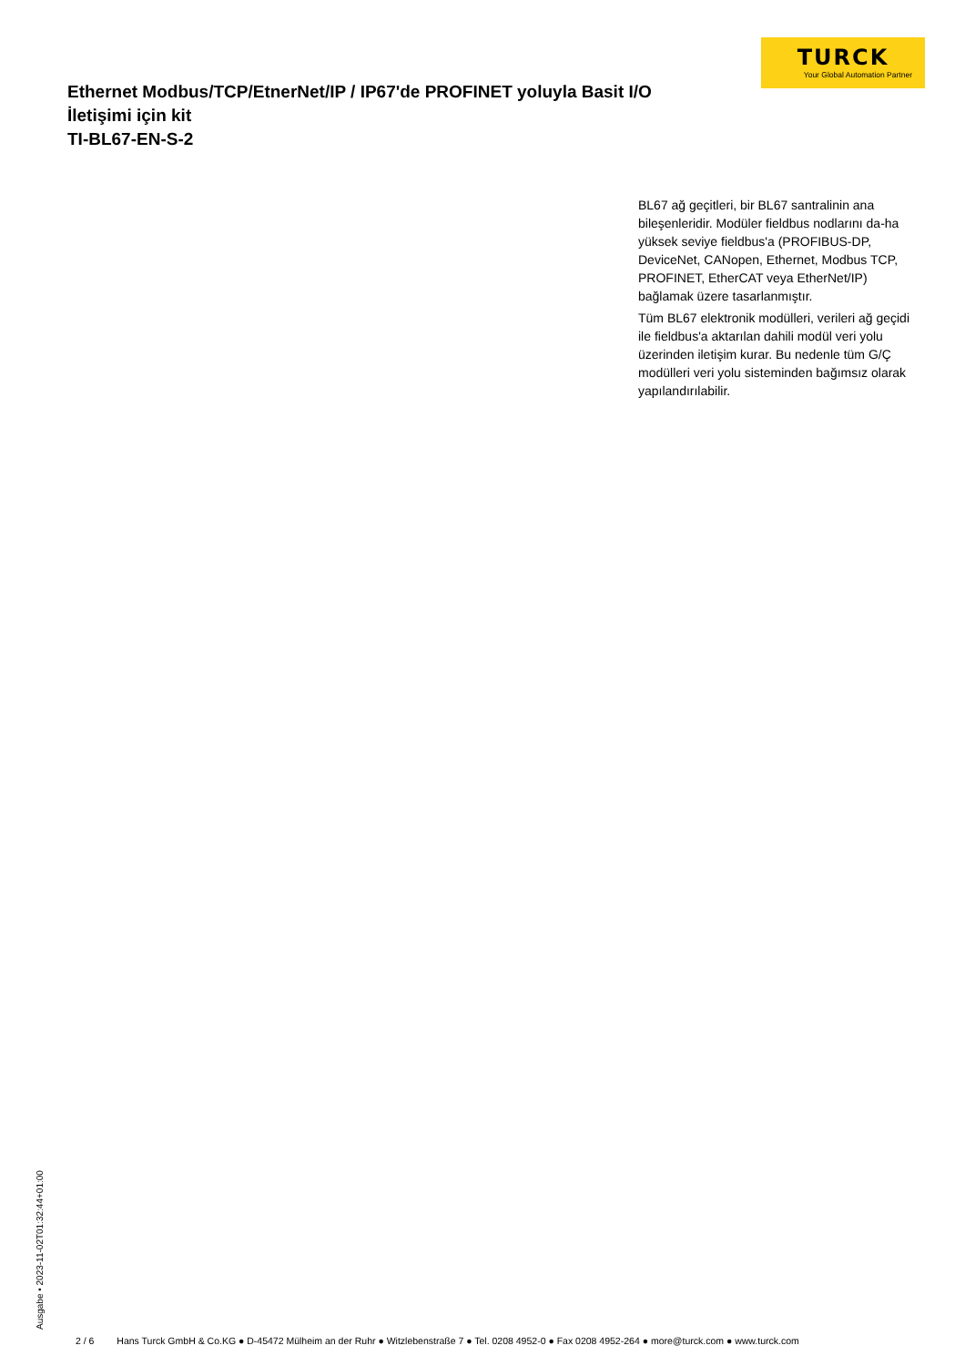TURCK
Your Global Automation Partner
Ethernet Modbus/TCP/EtnerNet/IP / IP67'de PROFINET yoluyla Basit I/O İletişimi için kit
TI-BL67-EN-S-2
BL67 ağ geçitleri, bir BL67 santralinin ana bileşenleridir. Modüler fieldbus nodlarını da-ha yüksek seviye fieldbus'a (PROFIBUS-DP, DeviceNet, CANopen, Ethernet, Modbus TCP, PROFINET, EtherCAT veya EtherNet/IP) bağlamak üzere tasarlanmıştır.
Tüm BL67 elektronik modülleri, verileri ağ geçidi ile fieldbus'a aktarılan dahili modül veri yolu üzerinden iletişim kurar. Bu nedenle tüm G/Ç modülleri veri yolu sisteminden bağımsız olarak yapılandırılabilir.
Ausgabe • 2023-11-02T01:32:44+01:00
2 / 6 Hans Turck GmbH & Co.KG ● D-45472 Mülheim an der Ruhr ● Witzlebenstraße 7 ● Tel. 0208 4952-0 ● Fax 0208 4952-264 ● more@turck.com ● www.turck.com